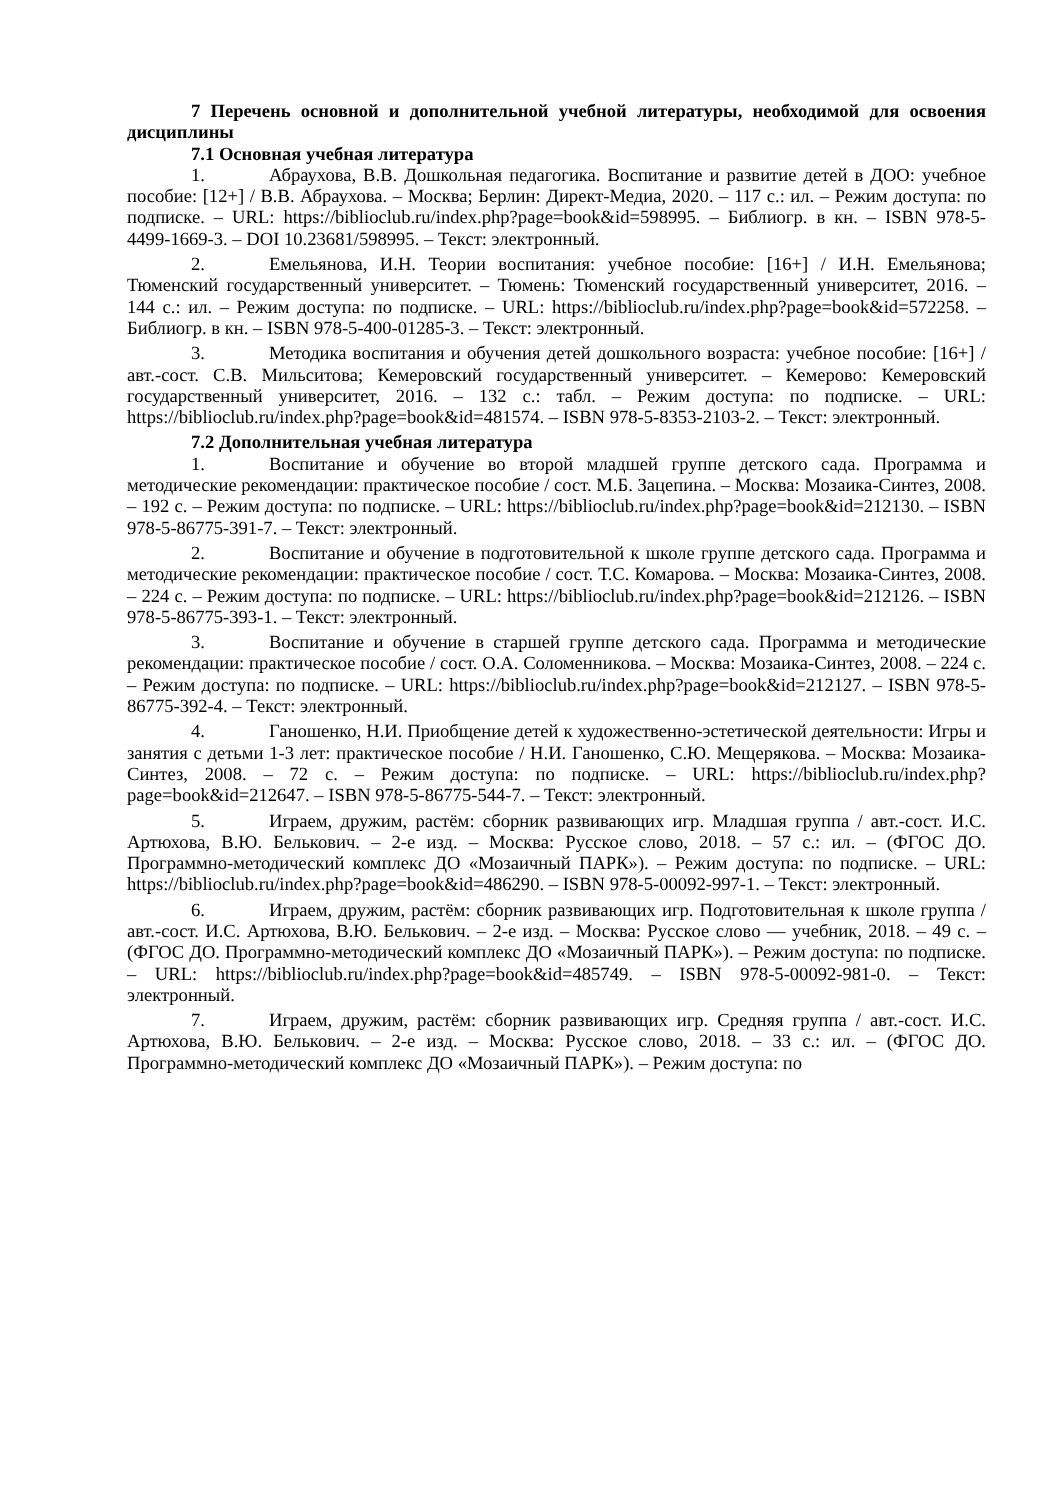7 Перечень основной и дополнительной учебной литературы, необходимой для освоения дисциплины
7.1 Основная учебная литература
1. Абраухова, В.В. Дошкольная педагогика. Воспитание и развитие детей в ДОО: учебное пособие: [12+] / В.В. Абраухова. – Москва; Берлин: Директ-Медиа, 2020. – 117 с.: ил. – Режим доступа: по подписке. – URL: https://biblioclub.ru/index.php?page=book&id=598995. – Библиогр. в кн. – ISBN 978-5-4499-1669-3. – DOI 10.23681/598995. – Текст: электронный.
2. Емельянова, И.Н. Теории воспитания: учебное пособие: [16+] / И.Н. Емельянова; Тюменский государственный университет. – Тюмень: Тюменский государственный университет, 2016. – 144 с.: ил. – Режим доступа: по подписке. – URL: https://biblioclub.ru/index.php?page=book&id=572258. – Библиогр. в кн. – ISBN 978-5-400-01285-3. – Текст: электронный.
3. Методика воспитания и обучения детей дошкольного возраста: учебное пособие: [16+] / авт.-сост. С.В. Мильситова; Кемеровский государственный университет. – Кемерово: Кемеровский государственный университет, 2016. – 132 с.: табл. – Режим доступа: по подписке. – URL: https://biblioclub.ru/index.php?page=book&id=481574. – ISBN 978-5-8353-2103-2. – Текст: электронный.
7.2 Дополнительная учебная литература
1. Воспитание и обучение во второй младшей группе детского сада. Программа и методические рекомендации: практическое пособие / сост. М.Б. Зацепина. – Москва: Мозаика-Синтез, 2008. – 192 с. – Режим доступа: по подписке. – URL: https://biblioclub.ru/index.php?page=book&id=212130. – ISBN 978-5-86775-391-7. – Текст: электронный.
2. Воспитание и обучение в подготовительной к школе группе детского сада. Программа и методические рекомендации: практическое пособие / сост. Т.С. Комарова. – Москва: Мозаика-Синтез, 2008. – 224 с. – Режим доступа: по подписке. – URL: https://biblioclub.ru/index.php?page=book&id=212126. – ISBN 978-5-86775-393-1. – Текст: электронный.
3. Воспитание и обучение в старшей группе детского сада. Программа и методические рекомендации: практическое пособие / сост. О.А. Соломенникова. – Москва: Мозаика-Синтез, 2008. – 224 с. – Режим доступа: по подписке. – URL: https://biblioclub.ru/index.php?page=book&id=212127. – ISBN 978-5-86775-392-4. – Текст: электронный.
4. Ганошенко, Н.И. Приобщение детей к художественно-эстетической деятельности: Игры и занятия с детьми 1-3 лет: практическое пособие / Н.И. Ганошенко, С.Ю. Мещерякова. – Москва: Мозаика-Синтез, 2008. – 72 с. – Режим доступа: по подписке. – URL: https://biblioclub.ru/index.php?page=book&id=212647. – ISBN 978-5-86775-544-7. – Текст: электронный.
5. Играем, дружим, растём: сборник развивающих игр. Младшая группа / авт.-сост. И.С. Артюхова, В.Ю. Белькович. – 2-е изд. – Москва: Русское слово, 2018. – 57 с.: ил. – (ФГОС ДО. Программно-методический комплекс ДО «Мозаичный ПАРК»). – Режим доступа: по подписке. – URL: https://biblioclub.ru/index.php?page=book&id=486290. – ISBN 978-5-00092-997-1. – Текст: электронный.
6. Играем, дружим, растём: сборник развивающих игр. Подготовительная к школе группа / авт.-сост. И.С. Артюхова, В.Ю. Белькович. – 2-е изд. – Москва: Русское слово — учебник, 2018. – 49 с. – (ФГОС ДО. Программно-методический комплекс ДО «Мозаичный ПАРК»). – Режим доступа: по подписке. – URL: https://biblioclub.ru/index.php?page=book&id=485749. – ISBN 978-5-00092-981-0. – Текст: электронный.
7. Играем, дружим, растём: сборник развивающих игр. Средняя группа / авт.-сост. И.С. Артюхова, В.Ю. Белькович. – 2-е изд. – Москва: Русское слово, 2018. – 33 с.: ил. – (ФГОС ДО. Программно-методический комплекс ДО «Мозаичный ПАРК»). – Режим доступа: по